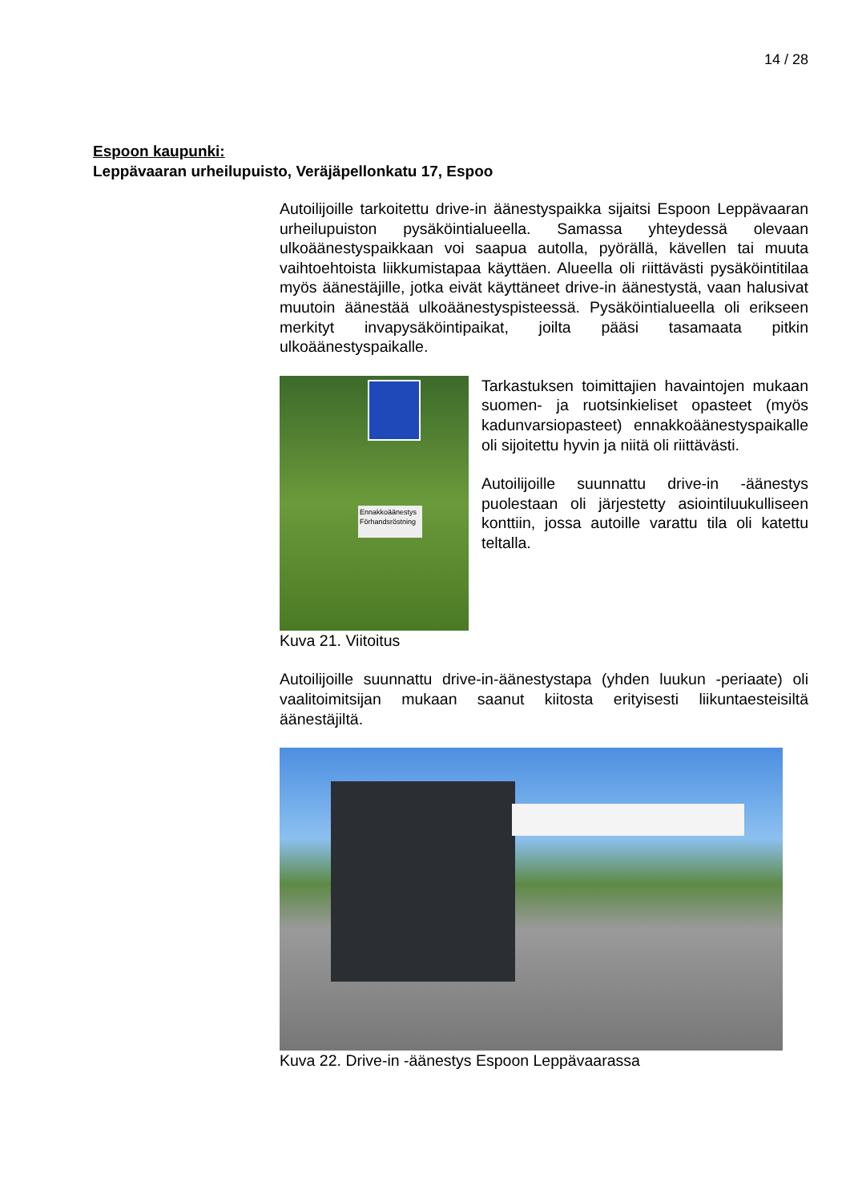14 / 28
Espoon kaupunki:
Leppävaaran urheilupuisto, Veräjäpellonkatu 17, Espoo
Autoilijoille tarkoitettu drive-in äänestyspaikka sijaitsi Espoon Leppävaaran urheilupuiston pysäköintialueella. Samassa yhteydessä olevaan ulkoäänestyspaikkaan voi saapua autolla, pyörällä, kävellen tai muuta vaihtoehtoista liikkumistapaa käyttäen. Alueella oli riittävästi pysäköintitilaa myös äänestäjille, jotka eivät käyttäneet drive-in äänestystä, vaan halusivat muutoin äänestää ulkoäänestyspisteessä. Pysäköintialueella oli erikseen merkityt invapysäköintipaikat, joilta pääsi tasamaata pitkin ulkoäänestyspaikalle.
Ennakkoäänestys Förhandsröstning
Kuva 21. Viitoitus
Tarkastuksen toimittajien havaintojen mukaan suomen- ja ruotsinkieliset opasteet (myös kadunvarsiopasteet) ennakkoäänestyspaikalle oli sijoitettu hyvin ja niitä oli riittävästi.
Autoilijoille suunnattu drive-in -äänestys puolestaan oli järjestetty asiointiluukulliseen konttiin, jossa autoille varattu tila oli katettu teltalla.
Autoilijoille suunnattu drive-in-äänestystapa (yhden luukun -periaate) oli vaalitoimitsijan mukaan saanut kiitosta erityisesti liikuntaesteisiltä äänestäjiltä.
Kuva 22. Drive-in -äänestys Espoon Leppävaarassa